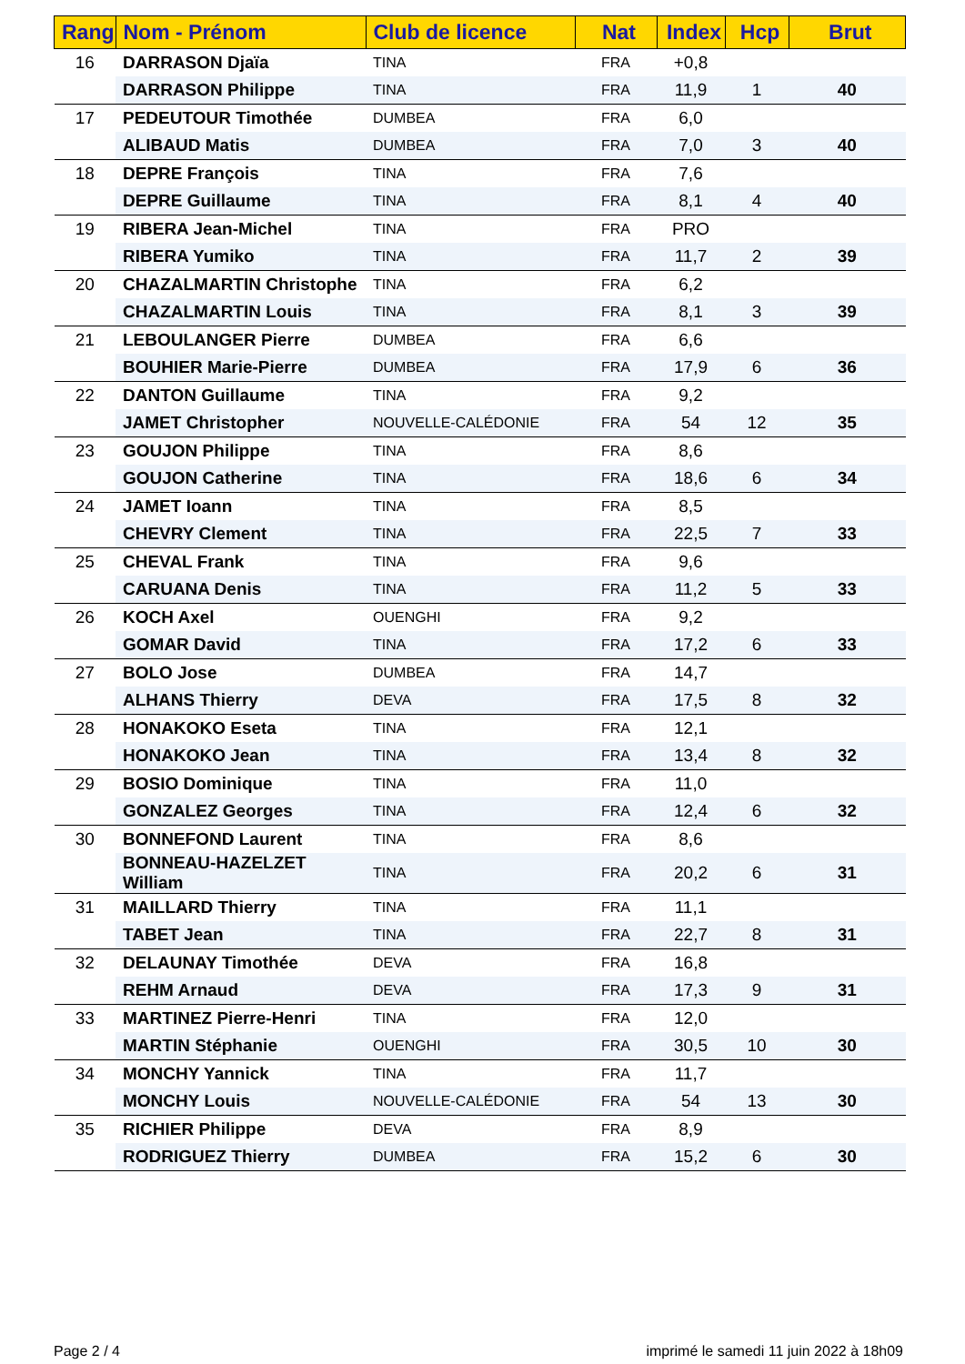| Rang | Nom - Prénom | Club de licence | Nat | Index | Hcp | Brut |
| --- | --- | --- | --- | --- | --- | --- |
| 16 | DARRASON Djaïa | TINA | FRA | +0,8 | | |
| | DARRASON Philippe | TINA | FRA | 11,9 | 1 | 40 |
| 17 | PEDEUTOUR Timothée | DUMBEA | FRA | 6,0 | | |
| | ALIBAUD Matis | DUMBEA | FRA | 7,0 | 3 | 40 |
| 18 | DEPRE François | TINA | FRA | 7,6 | | |
| | DEPRE Guillaume | TINA | FRA | 8,1 | 4 | 40 |
| 19 | RIBERA Jean-Michel | TINA | FRA | PRO | | |
| | RIBERA Yumiko | TINA | FRA | 11,7 | 2 | 39 |
| 20 | CHAZALMARTIN Christophe | TINA | FRA | 6,2 | | |
| | CHAZALMARTIN Louis | TINA | FRA | 8,1 | 3 | 39 |
| 21 | LEBOULANGER Pierre | DUMBEA | FRA | 6,6 | | |
| | BOUHIER Marie-Pierre | DUMBEA | FRA | 17,9 | 6 | 36 |
| 22 | DANTON Guillaume | TINA | FRA | 9,2 | | |
| | JAMET Christopher | NOUVELLE-CALÉDONIE | FRA | 54 | 12 | 35 |
| 23 | GOUJON Philippe | TINA | FRA | 8,6 | | |
| | GOUJON Catherine | TINA | FRA | 18,6 | 6 | 34 |
| 24 | JAMET Ioann | TINA | FRA | 8,5 | | |
| | CHEVRY Clement | TINA | FRA | 22,5 | 7 | 33 |
| 25 | CHEVAL Frank | TINA | FRA | 9,6 | | |
| | CARUANA Denis | TINA | FRA | 11,2 | 5 | 33 |
| 26 | KOCH Axel | OUENGHI | FRA | 9,2 | | |
| | GOMAR David | TINA | FRA | 17,2 | 6 | 33 |
| 27 | BOLO Jose | DUMBEA | FRA | 14,7 | | |
| | ALHANS Thierry | DEVA | FRA | 17,5 | 8 | 32 |
| 28 | HONAKOKO Eseta | TINA | FRA | 12,1 | | |
| | HONAKOKO Jean | TINA | FRA | 13,4 | 8 | 32 |
| 29 | BOSIO Dominique | TINA | FRA | 11,0 | | |
| | GONZALEZ Georges | TINA | FRA | 12,4 | 6 | 32 |
| 30 | BONNEFOND Laurent | TINA | FRA | 8,6 | | |
| | BONNEAU-HAZELZET William | TINA | FRA | 20,2 | 6 | 31 |
| 31 | MAILLARD Thierry | TINA | FRA | 11,1 | | |
| | TABET Jean | TINA | FRA | 22,7 | 8 | 31 |
| 32 | DELAUNAY Timothée | DEVA | FRA | 16,8 | | |
| | REHM Arnaud | DEVA | FRA | 17,3 | 9 | 31 |
| 33 | MARTINEZ Pierre-Henri | TINA | FRA | 12,0 | | |
| | MARTIN Stéphanie | OUENGHI | FRA | 30,5 | 10 | 30 |
| 34 | MONCHY Yannick | TINA | FRA | 11,7 | | |
| | MONCHY Louis | NOUVELLE-CALÉDONIE | FRA | 54 | 13 | 30 |
| 35 | RICHIER Philippe | DEVA | FRA | 8,9 | | |
| | RODRIGUEZ Thierry | DUMBEA | FRA | 15,2 | 6 | 30 |
Page 2 / 4
imprimé le samedi 11 juin 2022 à 18h09